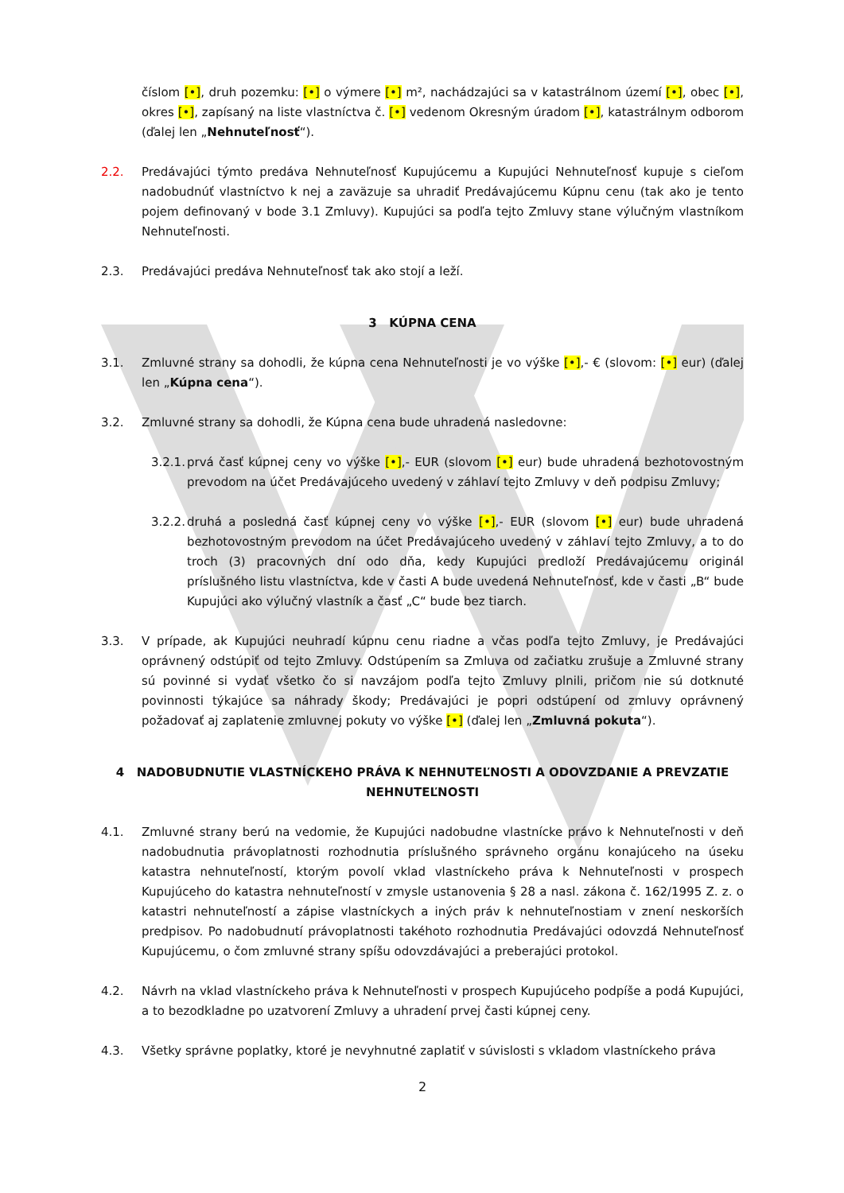číslom [•], druh pozemku: [•] o výmere [•] m², nachádzajúci sa v katastrálnom území [•], obec [•], okres [•], zapísaný na liste vlastníctva č. [•] vedenom Okresným úradom [•], katastrálnym odborom (ďalej len „Nehnuteľnosť“).
2.2. Predávajúci týmto predáva Nehnuteľnosť Kupujúcemu a Kupujúci Nehnuteľnosť kupuje s cieľom nadobudnúť vlastníctvo k nej a zaväzuje sa uhradiť Predávajúcemu Kúpnu cenu (tak ako je tento pojem definovaný v bode 3.1 Zmluvy). Kupujúci sa podľa tejto Zmluvy stane výlučným vlastníkom Nehnuteľnosti.
2.3. Predávajúci predáva Nehnuteľnosť tak ako stojí a leží.
3 KÚPNA CENA
3.1. Zmluvné strany sa dohodli, že kúpna cena Nehnuteľnosti je vo výške [•],- € (slovom: [•] eur) (ďalej len „Kúpna cena“).
3.2. Zmluvné strany sa dohodli, že Kúpna cena bude uhradená nasledovne:
3.2.1. prvá časť kúpnej ceny vo výške [•],- EUR (slovom [•] eur) bude uhradená bezhotovostným prevodom na účet Predávajúceho uvedený v záhlaví tejto Zmluvy v deň podpisu Zmluvy;
3.2.2. druhá a posledná časť kúpnej ceny vo výške [•],- EUR (slovom [•] eur) bude uhradená bezhotovostným prevodom na účet Predávajúceho uvedený v záhlaví tejto Zmluvy, a to do troch (3) pracovných dní odo dňa, kedy Kupujúci predloží Predávajúcemu originál príslušného listu vlastníctva, kde v časti A bude uvedená Nehnuteľnosť, kde v časti „B“ bude Kupujúci ako výlučný vlastník a časť „C“ bude bez tiarch.
3.3. V prípade, ak Kupujúci neuhradí kúpnu cenu riadne a včas podľa tejto Zmluvy, je Predávajúci oprávnený odstúpiť od tejto Zmluvy. Odstúpením sa Zmluva od začiatku zrušuje a Zmluvné strany sú povinné si vydať všetko čo si navzájom podľa tejto Zmluvy plnili, pričom nie sú dotknuté povinnosti týkajúce sa náhrady škody; Predávajúci je popri odstúpení od zmluvy oprávnený požadovať aj zaplatenie zmluvnej pokuty vo výške [•] (ďalej len „Zmluvná pokuta“).
4 NADOBUDNUTIE VLASTNÍCKEHO PRÁVA K NEHNUTEĽNOSTI A ODOVZDANIE A PREVZATIE NEHNUTEĽNOSTI
4.1. Zmluvné strany berú na vedomie, že Kupujúci nadobudne vlastnícke právo k Nehnuteľnosti v deň nadobudnutia právoplatnosti rozhodnutia príslušného správneho orgánu konajúceho na úseku katastra nehnuteľností, ktorým povolí vklad vlastníckeho práva k Nehnuteľnosti v prospech Kupujúceho do katastra nehnuteľností v zmysle ustanovenia § 28 a nasl. zákona č. 162/1995 Z. z. o katastri nehnuteľností a zápise vlastníckych a iných práv k nehnuteľnostiam v znení neskorších predpisov. Po nadobudnutí právoplatnosti takéhoto rozhodnutia Predávajúci odovzdá Nehnuteľnosť Kupujúcemu, o čom zmluvné strany spíšu odovzdávajúci a preberajúci protokol.
4.2. Návrh na vklad vlastníckeho práva k Nehnuteľnosti v prospech Kupujúceho podpíše a podá Kupujúci, a to bezodkladne po uzatvorení Zmluvy a uhradení prvej časti kúpnej ceny.
4.3. Všetky správne poplatky, ktoré je nevyhnutné zaplatiť v súvislosti s vkladom vlastníckeho práva
2